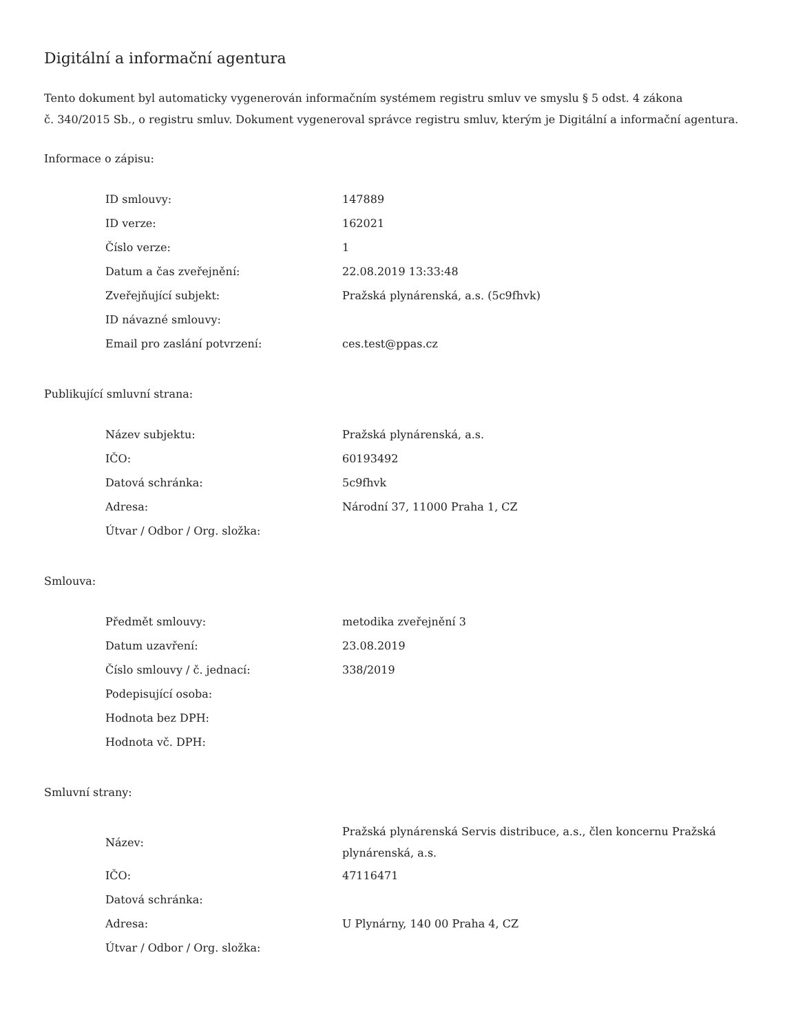Digitální a informační agentura
Tento dokument byl automaticky vygenerován informačním systémem registru smluv ve smyslu § 5 odst. 4 zákona
č. 340/2015 Sb., o registru smluv. Dokument vygeneroval správce registru smluv, kterým je Digitální a informační agentura.
Informace o zápisu:
| ID smlouvy: | 147889 |
| ID verze: | 162021 |
| Číslo verze: | 1 |
| Datum a čas zveřejnění: | 22.08.2019 13:33:48 |
| Zveřejňující subjekt: | Pražská plynárenská, a.s. (5c9fhvk) |
| ID návazné smlouvy: | |
| Email pro zaslání potvrzení: | ces.test@ppas.cz |
Publikující smluvní strana:
| Název subjektu: | Pražská plynárenská, a.s. |
| IČO: | 60193492 |
| Datová schránka: | 5c9fhvk |
| Adresa: | Národní 37, 11000 Praha 1, CZ |
| Útvar / Odbor / Org. složka: | |
Smlouva:
| Předmět smlouvy: | metodika zveřejnění 3 |
| Datum uzavření: | 23.08.2019 |
| Číslo smlouvy / č. jednací: | 338/2019 |
| Podepisující osoba: | |
| Hodnota bez DPH: | |
| Hodnota vč. DPH: | |
Smluvní strany:
| Název: | Pražská plynárenská Servis distribuce, a.s., člen koncernu Pražská plynárenská, a.s. |
| IČO: | 47116471 |
| Datová schránka: | |
| Adresa: | U Plynárny, 140 00 Praha 4, CZ |
| Útvar / Odbor / Org. složka: | |